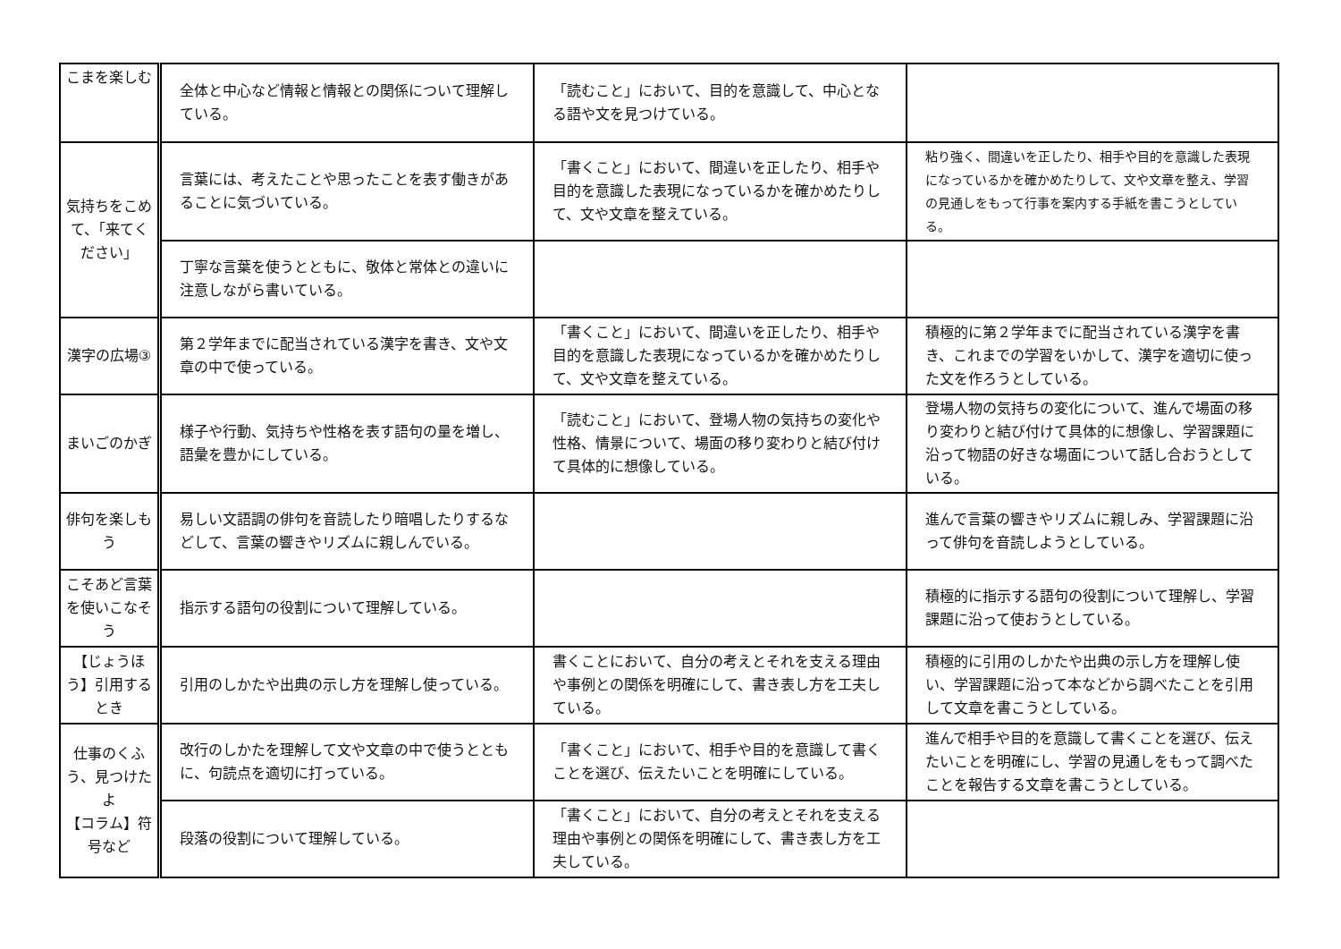| こまを楽しむ | 全体と中心など情報と情報との関係について理解している。 | 「読むこと」において、目的を意識して、中心となる語や文を見つけている。 | |
| 気持ちをこめて、「来てください」 | 言葉には、考えたことや思ったことを表す働きがあることに気づいている。 | 「書くこと」において、間違いを正したり、相手や目的を意識した表現になっているかを確かめたりして、文や文章を整えている。 | 粘り強く、間違いを正したり、相手や目的を意識した表現になっているかを確かめたりして、文や文章を整え、学習の見通しをもって行事を案内する手紙を書こうとしている。 |
| | 丁寧な言葉を使うとともに、敬体と常体との違いに注意しながら書いている。 | | |
| 漢字の広場③ | 第２学年までに配当されている漢字を書き、文や文章の中で使っている。 | 「書くこと」において、間違いを正したり、相手や目的を意識した表現になっているかを確かめたりして、文や文章を整えている。 | 積極的に第２学年までに配当されている漢字を書き、これまでの学習をいかして、漢字を適切に使った文を作ろうとしている。 |
| まいごのかぎ | 様子や行動、気持ちや性格を表す語句の量を増し、語彙を豊かにしている。 | 「読むこと」において、登場人物の気持ちの変化や性格、情景について、場面の移り変わりと結び付けて具体的に想像している。 | 登場人物の気持ちの変化について、進んで場面の移り変わりと結び付けて具体的に想像し、学習課題に沿って物語の好きな場面について話し合おうとしている。 |
| 俳句を楽しもう | 易しい文語調の俳句を音読したり暗唱したりするなどして、言葉の響きやリズムに親しんでいる。 | | 進んで言葉の響きやリズムに親しみ、学習課題に沿って俳句を音読しようとしている。 |
| こそあど言葉を使いこなそう | 指示する語句の役割について理解している。 | | 積極的に指示する語句の役割について理解し、学習課題に沿って使おうとしている。 |
| 【じょうほう】引用するとき | 引用のしかたや出典の示し方を理解し使っている。 | 書くことにおいて、自分の考えとそれを支える理由や事例との関係を明確にして、書き表し方を工夫している。 | 積極的に引用のしかたや出典の示し方を理解し使い、学習課題に沿って本などから調べたことを引用して文章を書こうとしている。 |
| 仕事のくふう、見つけたよ 【コラム】符号など | 改行のしかたを理解して文や文章の中で使うとともに、句読点を適切に打っている。 | 「書くこと」において、相手や目的を意識して書くことを選び、伝えたいことを明確にしている。 | 進んで相手や目的を意識して書くことを選び、伝えたいことを明確にし、学習の見通しをもって調べたことを報告する文章を書こうとしている。 |
| | 段落の役割について理解している。 | 「書くこと」において、自分の考えとそれを支える理由や事例との関係を明確にして、書き表し方を工夫している。 | |